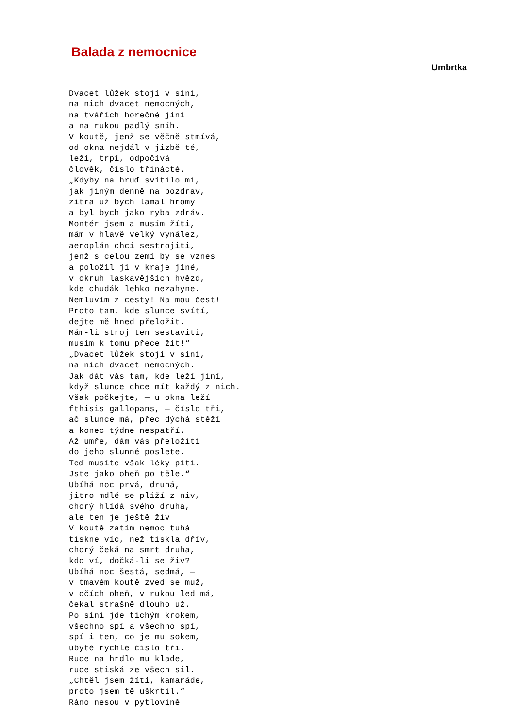Balada z nemocnice
Umbrtka
Dvacet lůžek stojí v síni,
na nich dvacet nemocných,
na tvářích horečné jíní
a na rukou padlý sníh.
V koutě, jenž se věčně stmívá,
od okna nejdál v jizbě té,
leží, trpí, odpočívá
člověk, číslo třinácté.
„Kdyby na hruď svítilo mi,
jak jiným denně na pozdrav,
zítra už bych lámal hromy
a byl bych jako ryba zdráv.
Montér jsem a musím žíti,
mám v hlavě velký vynález,
aeroplán chci sestrojiti,
jenž s celou zemí by se vznes
a položil ji v kraje jiné,
v okruh laskavějších hvězd,
kde chudák lehko nezahyne.
Nemluvím z cesty! Na mou čest!
Proto tam, kde slunce svítí,
dejte mě hned přeložit.
Mám-li stroj ten sestaviti,
musím k tomu přece žít!“
„Dvacet lůžek stojí v síni,
na nich dvacet nemocných.
Jak dát vás tam, kde leží jiní,
když slunce chce mít každý z nich.
Však počkejte, — u okna leží
fthisis gallopans, — číslo tři,
ač slunce má, přec dýchá stěží
a konec týdne nespatří.
Až umře, dám vás přeložiti
do jeho slunné poslete.
Teď musíte však léky píti.
Jste jako oheň po těle.“
Ubíhá noc prvá, druhá,
jitro mdlé se plíží z niv,
chorý hlídá svého druha,
ale ten je ještě živ
V koutě zatím nemoc tuhá
tiskne víc, než tiskla dřív,
chorý čeká na smrt druha,
kdo ví, dočká-li se živ?
Ubíhá noc šestá, sedmá, —
v tmavém koutě zved se muž,
v očích oheň, v rukou led má,
čekal strašně dlouho už.
Po síni jde tichým krokem,
všechno spí a všechno spí,
spí i ten, co je mu sokem,
úbytě rychlé číslo tři.
Ruce na hrdlo mu klade,
ruce stiská ze všech sil.
„Chtěl jsem žíti, kamaráde,
proto jsem tě uškrtil.“
Ráno nesou v pytlovině